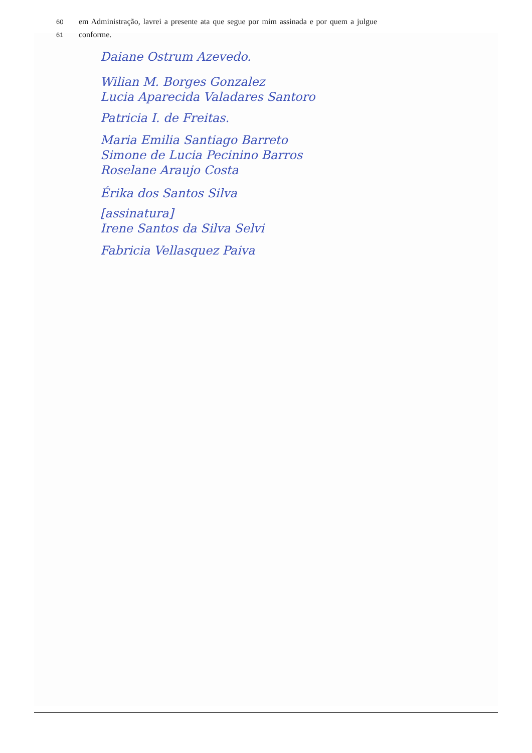60 em Administração, lavrei a presente ata que segue por mim assinada e por quem a julgue
61 conforme.
Daiane Ostrum Azevedo.
Wilian M. Borges Gonzalez
Lucia Aparecida Valadares Santoro
Patricia I. de Freitas.
Maria Emilia Santiago Barreto
Simone de Lucia Pecinino Barros
Roselane Araujo Costa
Érika dos Santos Silva
[assinatura]
Irene Santos da Silva Selvi
Fabricia Vellasquez Paiva